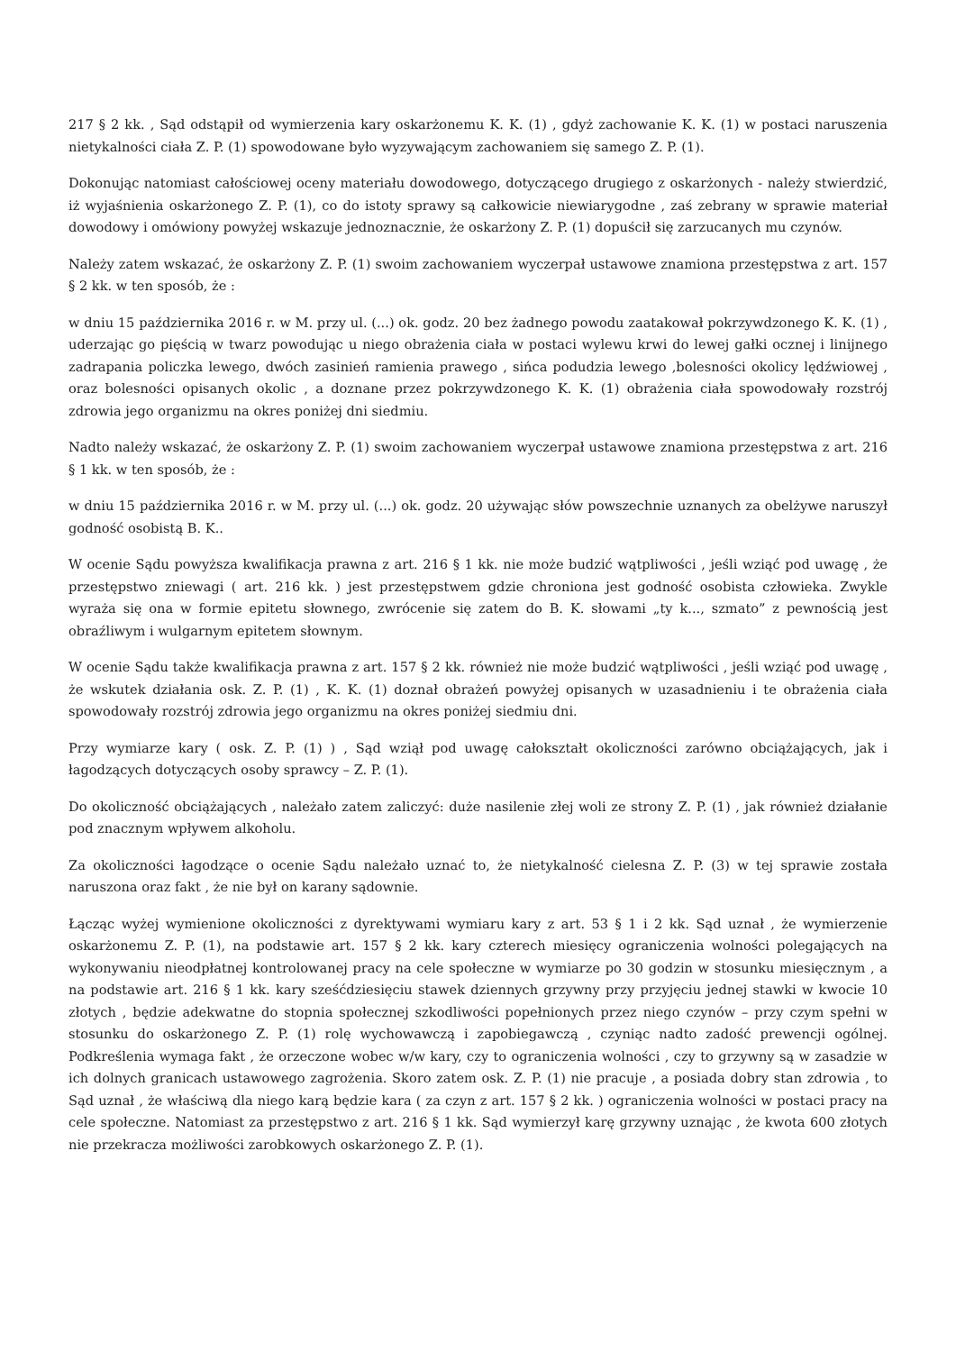217 § 2 kk. , Sąd odstąpił od wymierzenia kary oskarżonemu K. K. (1) , gdyż zachowanie K. K. (1) w postaci naruszenia nietykalności ciała Z. P. (1) spowodowane było wyzywającym zachowaniem się samego Z. P. (1).
Dokonując natomiast całościowej oceny materiału dowodowego, dotyczącego drugiego z oskarżonych - należy stwierdzić, iż wyjaśnienia oskarżonego Z. P. (1), co do istoty sprawy są całkowicie niewiarygodne , zaś zebrany w sprawie materiał dowodowy i omówiony powyżej wskazuje jednoznacznie, że oskarżony Z. P. (1) dopuścił się zarzucanych mu czynów.
Należy zatem wskazać, że oskarżony Z. P. (1) swoim zachowaniem wyczerpał ustawowe znamiona przestępstwa z art. 157 § 2 kk. w ten sposób, że :
w dniu 15 października 2016 r. w M. przy ul. (...) ok. godz. 20 bez żadnego powodu zaatakował pokrzywdzonego K. K. (1) , uderzając go pięścią w twarz powodując u niego obrażenia ciała w postaci wylewu krwi do lewej gałki ocznej i linijnego zadrapania policzka lewego, dwóch zasinień ramienia prawego , sińca podudzia lewego ,bolesności okolicy lędźwiowej , oraz bolesności opisanych okolic , a doznane przez pokrzywdzonego K. K. (1) obrażenia ciała spowodowały rozstrój zdrowia jego organizmu na okres poniżej dni siedmiu.
Nadto należy wskazać, że oskarżony Z. P. (1) swoim zachowaniem wyczerpał ustawowe znamiona przestępstwa z art. 216 § 1 kk. w ten sposób, że :
w dniu 15 października 2016 r. w M. przy ul. (...) ok. godz. 20 używając słów powszechnie uznanych za obelżywe naruszył godność osobistą B. K..
W ocenie Sądu powyższa kwalifikacja prawna z art. 216 § 1 kk. nie może budzić wątpliwości , jeśli wziąć pod uwagę , że przestępstwo zniewagi ( art. 216 kk. ) jest przestępstwem gdzie chroniona jest godność osobista człowieka. Zwykle wyraża się ona w formie epitetu słownego, zwrócenie się zatem do B. K. słowami „ty k..., szmato” z pewnością jest obraźliwym i wulgarnym epitetem słownym.
W ocenie Sądu także kwalifikacja prawna z art. 157 § 2 kk. również nie może budzić wątpliwości , jeśli wziąć pod uwagę , że wskutek działania osk. Z. P. (1) , K. K. (1) doznał obrażeń powyżej opisanych w uzasadnieniu i te obrażenia ciała spowodowały rozstrój zdrowia jego organizmu na okres poniżej siedmiu dni.
Przy wymiarze kary ( osk. Z. P. (1) ) , Sąd wziął pod uwagę całokształt okoliczności zarówno obciążających, jak i łagodzących dotyczących osoby sprawcy – Z. P. (1).
Do okoliczność obciążających , należało zatem zaliczyć: duże nasilenie złej woli ze strony Z. P. (1) , jak również działanie pod znacznym wpływem alkoholu.
Za okoliczności łagodzące o ocenie Sądu należało uznać to, że nietykalność cielesna Z. P. (3) w tej sprawie została naruszona oraz fakt , że nie był on karany sądownie.
Łącząc wyżej wymienione okoliczności z dyrektywami wymiaru kary z art. 53 § 1 i 2 kk. Sąd uznał , że wymierzenie oskarżonemu Z. P. (1), na podstawie art. 157 § 2 kk. kary czterech miesięcy ograniczenia wolności polegających na wykonywaniu nieodpłatnej kontrolowanej pracy na cele społeczne w wymiarze po 30 godzin w stosunku miesięcznym , a na podstawie art. 216 § 1 kk. kary sześćdziesięciu stawek dziennych grzywny przy przyjęciu jednej stawki w kwocie 10 złotych , będzie adekwatne do stopnia społecznej szkodliwości popełnionych przez niego czynów – przy czym spełni w stosunku do oskarżonego Z. P. (1) rolę wychowawczą i zapobiegawczą , czyniąc nadto zadość prewencji ogólnej. Podkreślenia wymaga fakt , że orzeczone wobec w/w kary, czy to ograniczenia wolności , czy to grzywny są w zasadzie w ich dolnych granicach ustawowego zagrożenia. Skoro zatem osk. Z. P. (1) nie pracuje , a posiada dobry stan zdrowia , to Sąd uznał , że właściwą dla niego karą będzie kara ( za czyn z art. 157 § 2 kk. ) ograniczenia wolności w postaci pracy na cele społeczne. Natomiast za przestępstwo z art. 216 § 1 kk. Sąd wymierzył karę grzywny uznając , że kwota 600 złotych nie przekracza możliwości zarobkowych oskarżonego Z. P. (1).